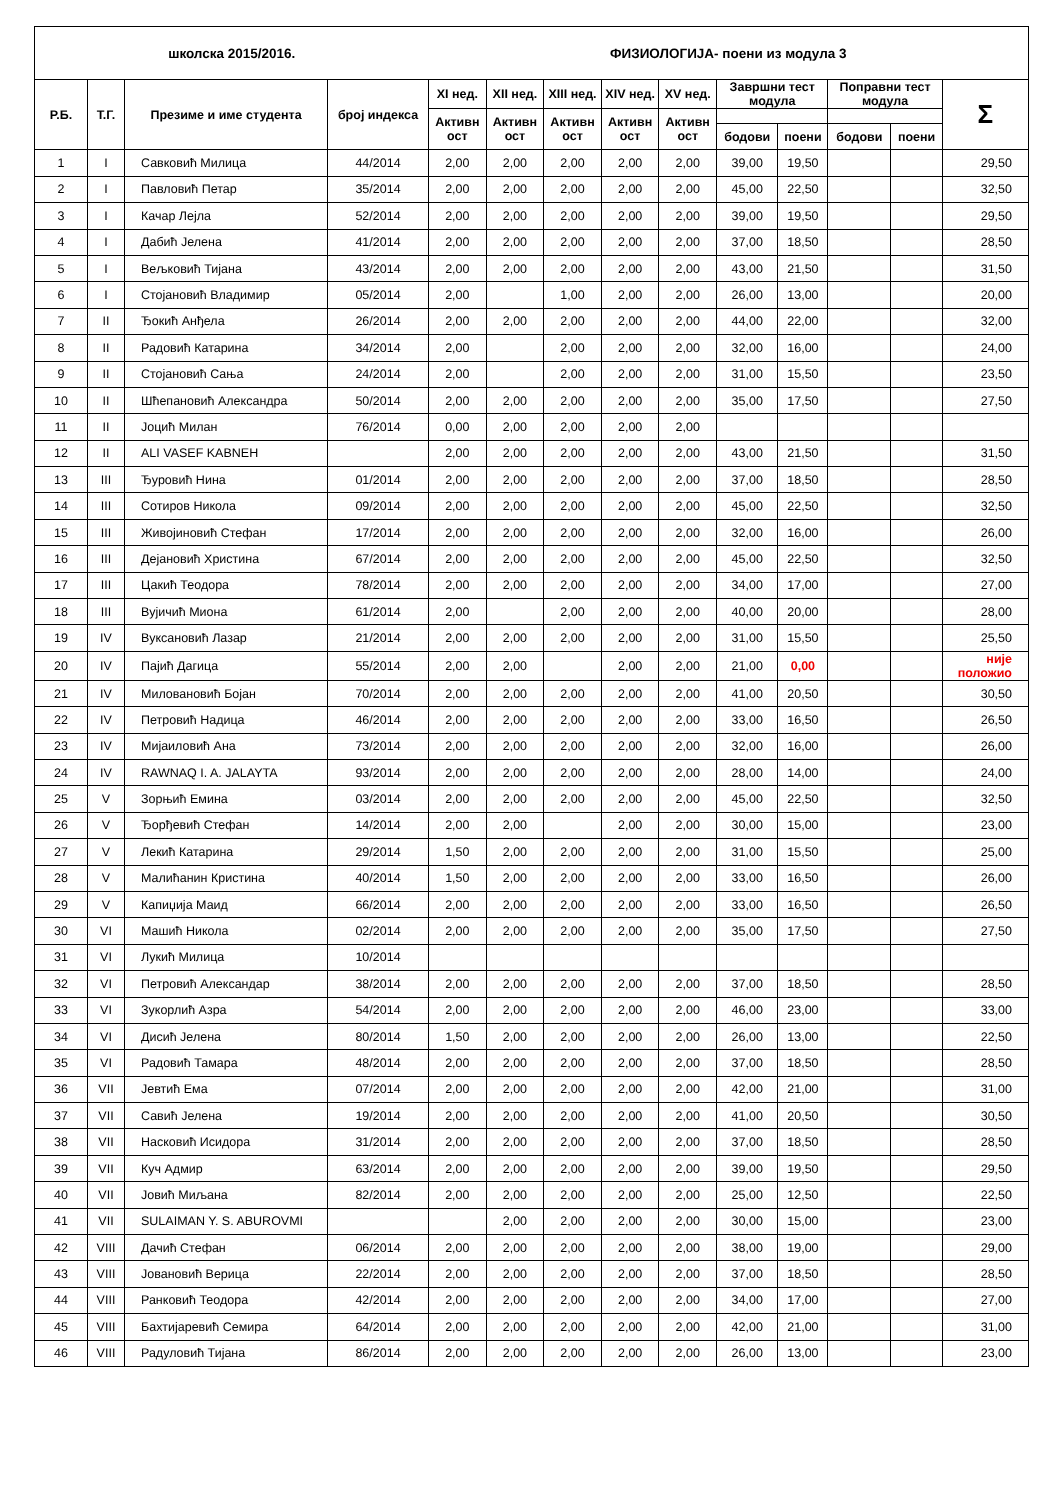| школска 2015/2016. | | | | ФИЗИОЛОГИЈА- поени из модула 3 | | | | | | | | | |
| Р.Б. | Т.Г. | Презиме и име студента | број индекса | XI нед. | XII нед. | XIII нед. | XIV нед. | XV нед. | Завршни тест модула | | Поправни тест модула | | Σ |
| | | | | Активн ост | Активн ост | Активн ост | Активн ост | Активн ост | | | | | |
| | | | | | | | | | бодови | поени | бодови | поени | |
| 1 | I | Савковић Милица | 44/2014 | 2,00 | 2,00 | 2,00 | 2,00 | 2,00 | 39,00 | 19,50 | | | 29,50 |
| 2 | I | Павловић Петар | 35/2014 | 2,00 | 2,00 | 2,00 | 2,00 | 2,00 | 45,00 | 22,50 | | | 32,50 |
| 3 | I | Качар Лејла | 52/2014 | 2,00 | 2,00 | 2,00 | 2,00 | 2,00 | 39,00 | 19,50 | | | 29,50 |
| 4 | I | Дабић Јелена | 41/2014 | 2,00 | 2,00 | 2,00 | 2,00 | 2,00 | 37,00 | 18,50 | | | 28,50 |
| 5 | I | Вељковић Тијана | 43/2014 | 2,00 | 2,00 | 2,00 | 2,00 | 2,00 | 43,00 | 21,50 | | | 31,50 |
| 6 | I | Стојановић Владимир | 05/2014 | 2,00 | | 1,00 | 2,00 | 2,00 | 26,00 | 13,00 | | | 20,00 |
| 7 | II | Ђокић Анђела | 26/2014 | 2,00 | 2,00 | 2,00 | 2,00 | 2,00 | 44,00 | 22,00 | | | 32,00 |
| 8 | II | Радовић Катарина | 34/2014 | 2,00 | | 2,00 | 2,00 | 2,00 | 32,00 | 16,00 | | | 24,00 |
| 9 | II | Стојановић Сања | 24/2014 | 2,00 | | 2,00 | 2,00 | 2,00 | 31,00 | 15,50 | | | 23,50 |
| 10 | II | Шћепановић Александра | 50/2014 | 2,00 | 2,00 | 2,00 | 2,00 | 2,00 | 35,00 | 17,50 | | | 27,50 |
| 11 | II | Јоцић Милан | 76/2014 | 0,00 | 2,00 | 2,00 | 2,00 | 2,00 | | | | | |
| 12 | II | ALI VASEF KABNEH | | 2,00 | 2,00 | 2,00 | 2,00 | 2,00 | 43,00 | 21,50 | | | 31,50 |
| 13 | III | Ђуровић Нина | 01/2014 | 2,00 | 2,00 | 2,00 | 2,00 | 2,00 | 37,00 | 18,50 | | | 28,50 |
| 14 | III | Сотиров Никола | 09/2014 | 2,00 | 2,00 | 2,00 | 2,00 | 2,00 | 45,00 | 22,50 | | | 32,50 |
| 15 | III | Живојиновић Стефан | 17/2014 | 2,00 | 2,00 | 2,00 | 2,00 | 2,00 | 32,00 | 16,00 | | | 26,00 |
| 16 | III | Дејановић Христина | 67/2014 | 2,00 | 2,00 | 2,00 | 2,00 | 2,00 | 45,00 | 22,50 | | | 32,50 |
| 17 | III | Цакић Теодора | 78/2014 | 2,00 | 2,00 | 2,00 | 2,00 | 2,00 | 34,00 | 17,00 | | | 27,00 |
| 18 | III | Вујичић Миона | 61/2014 | 2,00 | | 2,00 | 2,00 | 2,00 | 40,00 | 20,00 | | | 28,00 |
| 19 | IV | Вуксановић Лазар | 21/2014 | 2,00 | 2,00 | 2,00 | 2,00 | 2,00 | 31,00 | 15,50 | | | 25,50 |
| 20 | IV | Пајић Дагица | 55/2014 | 2,00 | 2,00 | | 2,00 | 2,00 | 21,00 | 0,00 | | | није положио |
| 21 | IV | Миловановић Бојан | 70/2014 | 2,00 | 2,00 | 2,00 | 2,00 | 2,00 | 41,00 | 20,50 | | | 30,50 |
| 22 | IV | Петровић Надица | 46/2014 | 2,00 | 2,00 | 2,00 | 2,00 | 2,00 | 33,00 | 16,50 | | | 26,50 |
| 23 | IV | Мијаиловић Ана | 73/2014 | 2,00 | 2,00 | 2,00 | 2,00 | 2,00 | 32,00 | 16,00 | | | 26,00 |
| 24 | IV | RAWNAQ I. A. JALAYTA | 93/2014 | 2,00 | 2,00 | 2,00 | 2,00 | 2,00 | 28,00 | 14,00 | | | 24,00 |
| 25 | V | Зорњић Емина | 03/2014 | 2,00 | 2,00 | 2,00 | 2,00 | 2,00 | 45,00 | 22,50 | | | 32,50 |
| 26 | V | Ђорђевић Стефан | 14/2014 | 2,00 | 2,00 | | 2,00 | 2,00 | 30,00 | 15,00 | | | 23,00 |
| 27 | V | Лекић Катарина | 29/2014 | 1,50 | 2,00 | 2,00 | 2,00 | 2,00 | 31,00 | 15,50 | | | 25,00 |
| 28 | V | Малићанин Кристина | 40/2014 | 1,50 | 2,00 | 2,00 | 2,00 | 2,00 | 33,00 | 16,50 | | | 26,00 |
| 29 | V | Капиџија Маид | 66/2014 | 2,00 | 2,00 | 2,00 | 2,00 | 2,00 | 33,00 | 16,50 | | | 26,50 |
| 30 | VI | Машић Никола | 02/2014 | 2,00 | 2,00 | 2,00 | 2,00 | 2,00 | 35,00 | 17,50 | | | 27,50 |
| 31 | VI | Лукић Милица | 10/2014 | | | | | | | | | | |
| 32 | VI | Петровић Александар | 38/2014 | 2,00 | 2,00 | 2,00 | 2,00 | 2,00 | 37,00 | 18,50 | | | 28,50 |
| 33 | VI | Зукорлић Азра | 54/2014 | 2,00 | 2,00 | 2,00 | 2,00 | 2,00 | 46,00 | 23,00 | | | 33,00 |
| 34 | VI | Дисић Јелена | 80/2014 | 1,50 | 2,00 | 2,00 | 2,00 | 2,00 | 26,00 | 13,00 | | | 22,50 |
| 35 | VI | Радовић Тамара | 48/2014 | 2,00 | 2,00 | 2,00 | 2,00 | 2,00 | 37,00 | 18,50 | | | 28,50 |
| 36 | VII | Јевтић Ема | 07/2014 | 2,00 | 2,00 | 2,00 | 2,00 | 2,00 | 42,00 | 21,00 | | | 31,00 |
| 37 | VII | Савић Јелена | 19/2014 | 2,00 | 2,00 | 2,00 | 2,00 | 2,00 | 41,00 | 20,50 | | | 30,50 |
| 38 | VII | Насковић Исидора | 31/2014 | 2,00 | 2,00 | 2,00 | 2,00 | 2,00 | 37,00 | 18,50 | | | 28,50 |
| 39 | VII | Куч Адмир | 63/2014 | 2,00 | 2,00 | 2,00 | 2,00 | 2,00 | 39,00 | 19,50 | | | 29,50 |
| 40 | VII | Јовић Миљана | 82/2014 | 2,00 | 2,00 | 2,00 | 2,00 | 2,00 | 25,00 | 12,50 | | | 22,50 |
| 41 | VII | SULAIMAN Y. S. ABUROVMI | | | 2,00 | 2,00 | 2,00 | 2,00 | 30,00 | 15,00 | | | 23,00 |
| 42 | VIII | Дачић Стефан | 06/2014 | 2,00 | 2,00 | 2,00 | 2,00 | 2,00 | 38,00 | 19,00 | | | 29,00 |
| 43 | VIII | Јовановић Верица | 22/2014 | 2,00 | 2,00 | 2,00 | 2,00 | 2,00 | 37,00 | 18,50 | | | 28,50 |
| 44 | VIII | Ранковић Теодора | 42/2014 | 2,00 | 2,00 | 2,00 | 2,00 | 2,00 | 34,00 | 17,00 | | | 27,00 |
| 45 | VIII | Бахтијаревић Семира | 64/2014 | 2,00 | 2,00 | 2,00 | 2,00 | 2,00 | 42,00 | 21,00 | | | 31,00 |
| 46 | VIII | Радуловић Тијана | 86/2014 | 2,00 | 2,00 | 2,00 | 2,00 | 2,00 | 26,00 | 13,00 | | | 23,00 |